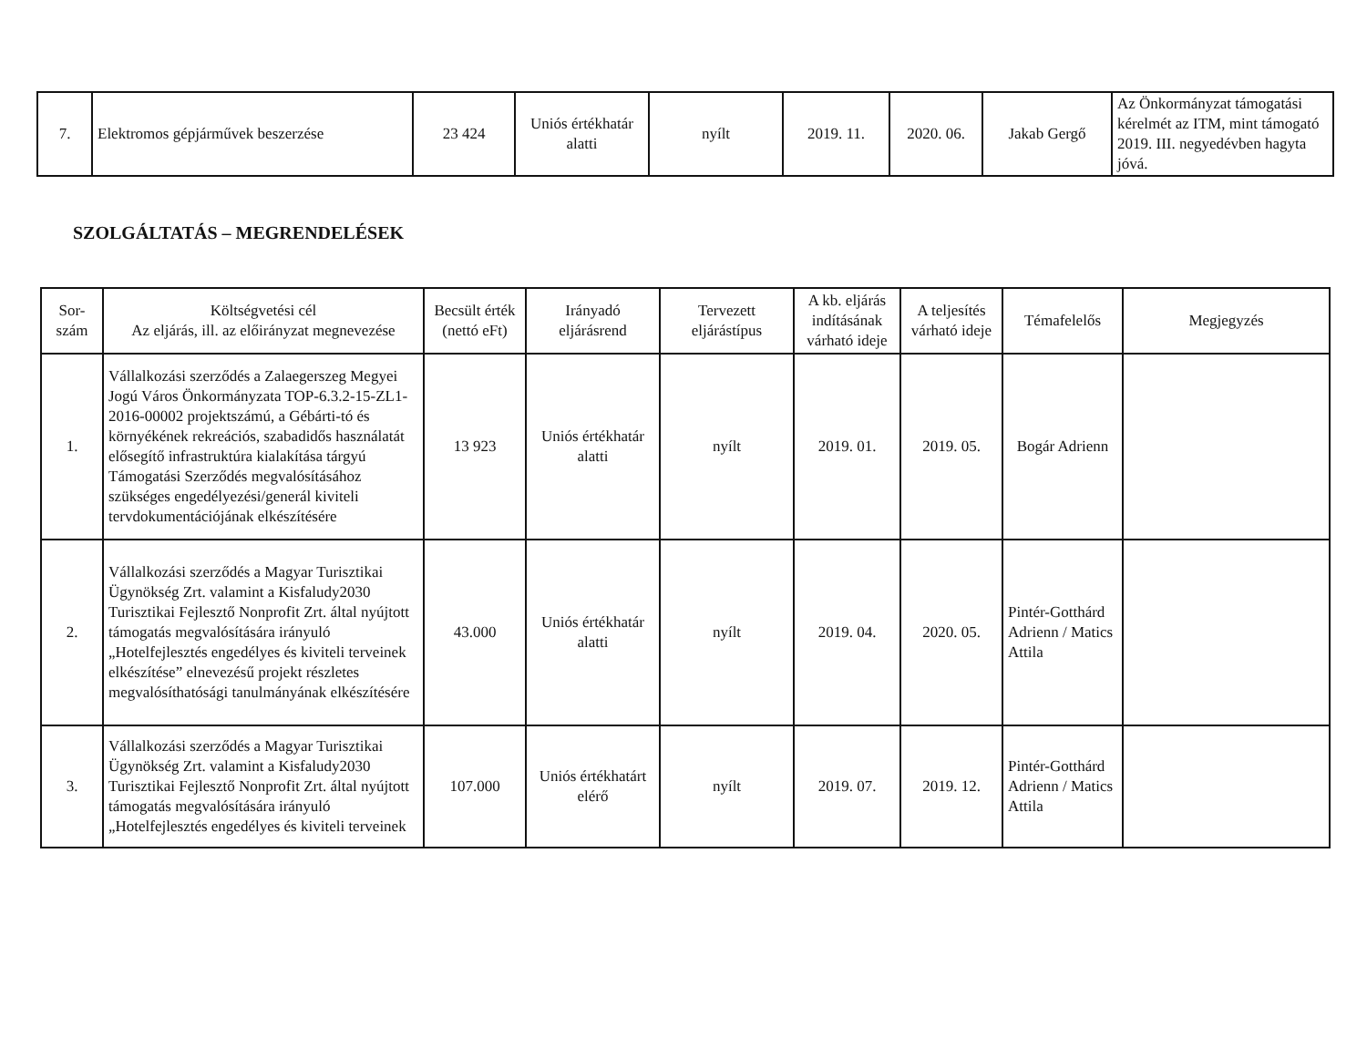| 7. | Elektromos gépjárművek beszerzése | 23 424 | Uniós értékhatár alatti | nyílt | 2019. 11. | 2020. 06. | Jakab Gergő | Az Önkormányzat támogatási kérelmét az ITM, mint támogató 2019. III. negyedévben hagyta jóvá. |
SZOLGÁLTATÁS – MEGRENDELÉSEK
| Sor-szám | Költségvetési cél Az eljárás, ill. az előirányzat megnevezése | Becsült érték (nettó eFt) | Irányadó eljárásrend | Tervezett eljárástípus | A kb. eljárás indításának várható ideje | A teljesítés várható ideje | Témafelelős | Megjegyzés |
| --- | --- | --- | --- | --- | --- | --- | --- | --- |
| 1. | Vállalkozási szerződés a Zalaegerszeg Megyei Jogú Város Önkormányzata TOP-6.3.2-15-ZL1-2016-00002 projektszámú, a Gébárti-tó és környékének rekreációs, szabadidős használatát elősegítő infrastruktúra kialakítása tárgyú Támogatási Szerződés megvalósításához szükséges engedélyezési/generál kiviteli tervdokumentációjának elkészítésére | 13 923 | Uniós értékhatár alatti | nyílt | 2019. 01. | 2019. 05. | Bogár Adrienn | |
| 2. | Vállalkozási szerződés a Magyar Turisztikai Ügynökség Zrt. valamint a Kisfaludy2030 Turisztikai Fejlesztő Nonprofit Zrt. által nyújtott támogatás megvalósítására irányuló „Hotelfejlesztés engedélyes és kiviteli terveinek elkészítése” elnevezésű projekt részletes megvalósíthatósági tanulmányának elkészítésére | 43.000 | Uniós értékhatár alatti | nyílt | 2019. 04. | 2020. 05. | Pintér-Gotthárd Adrienn / Matics Attila | |
| 3. | Vállalkozási szerződés a Magyar Turisztikai Ügynökség Zrt. valamint a Kisfaludy2030 Turisztikai Fejlesztő Nonprofit Zrt. által nyújtott támogatás megvalósítására irányuló „Hotelfejlesztés engedélyes és kiviteli terveinek | 107.000 | Uniós értékhatárt elérő | nyílt | 2019. 07. | 2019. 12. | Pintér-Gotthárd Adrienn / Matics Attila | |